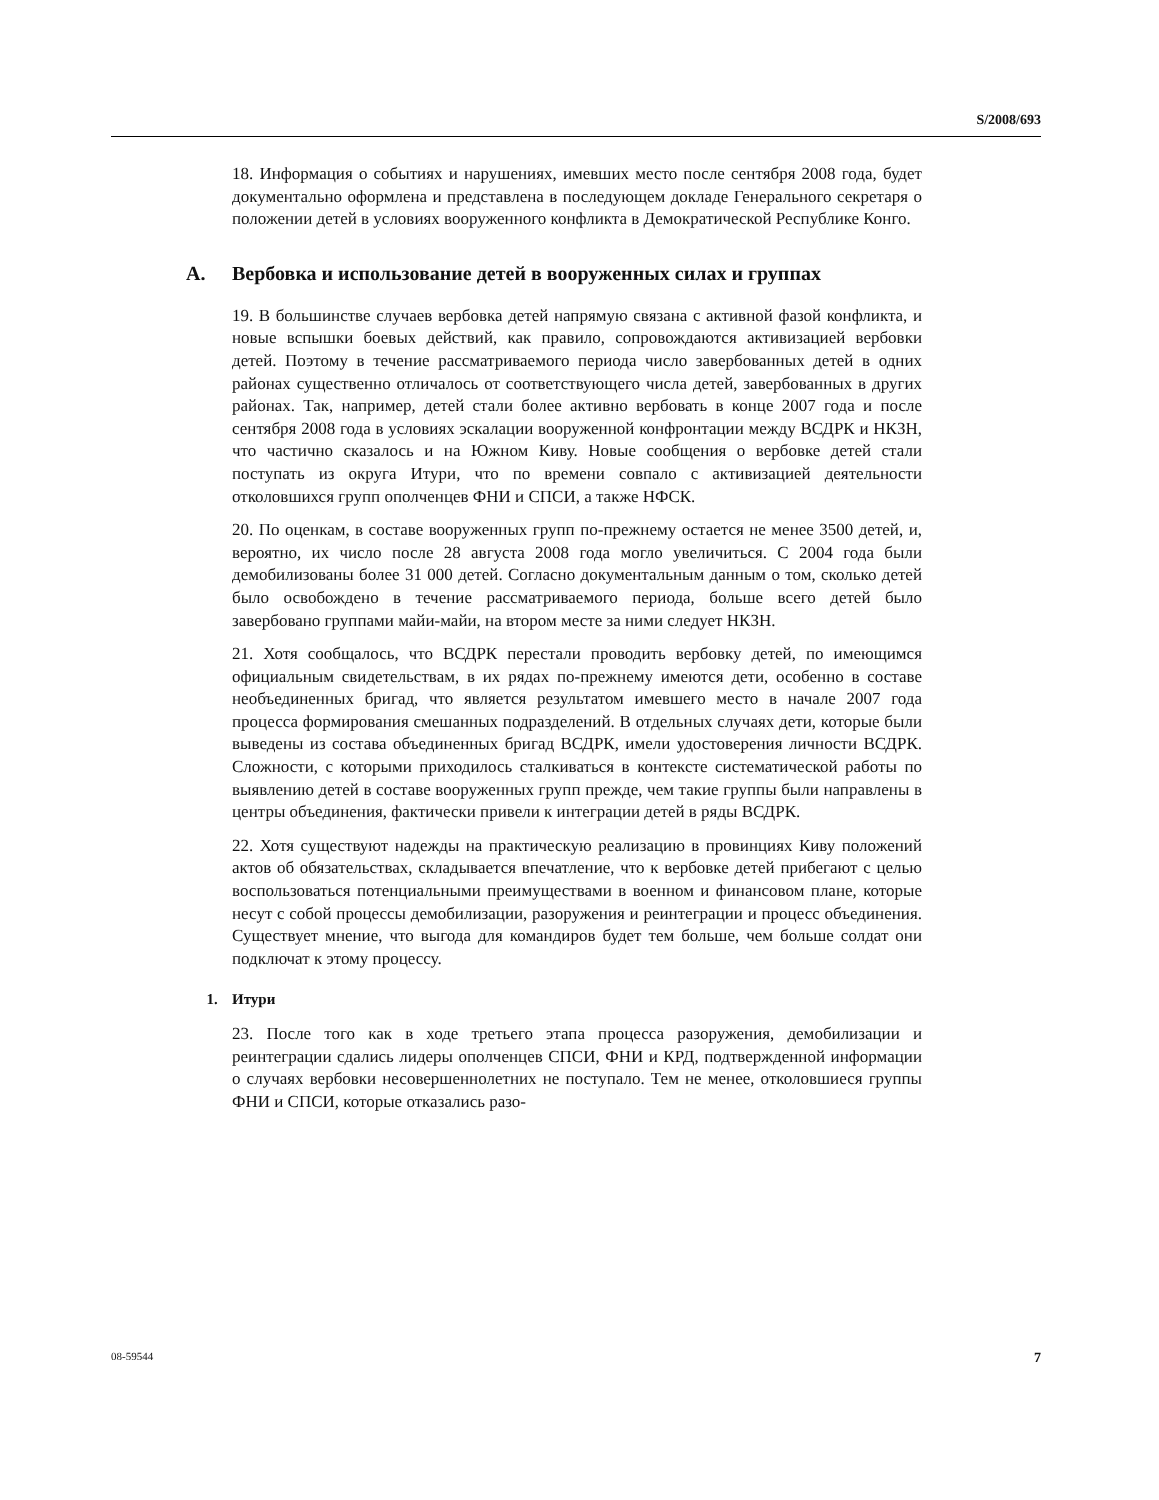S/2008/693
18. Информация о событиях и нарушениях, имевших место после сентября 2008 года, будет документально оформлена и представлена в последующем докладе Генерального секретаря о положении детей в условиях вооруженного конфликта в Демократической Республике Конго.
A. Вербовка и использование детей в вооруженных силах и группах
19. В большинстве случаев вербовка детей напрямую связана с активной фазой конфликта, и новые вспышки боевых действий, как правило, сопровождаются активизацией вербовки детей. Поэтому в течение рассматриваемого периода число завербованных детей в одних районах существенно отличалось от соответствующего числа детей, завербованных в других районах. Так, например, детей стали более активно вербовать в конце 2007 года и после сентября 2008 года в условиях эскалации вооруженной конфронтации между ВСДРК и НКЗН, что частично сказалось и на Южном Киву. Новые сообщения о вербовке детей стали поступать из округа Итури, что по времени совпало с активизацией деятельности отколовшихся групп ополченцев ФНИ и СПСИ, а также НФСК.
20. По оценкам, в составе вооруженных групп по-прежнему остается не менее 3500 детей, и, вероятно, их число после 28 августа 2008 года могло увеличиться. С 2004 года были демобилизованы более 31 000 детей. Согласно документальным данным о том, сколько детей было освобождено в течение рассматриваемого периода, больше всего детей было завербовано группами майи-майи, на втором месте за ними следует НКЗН.
21. Хотя сообщалось, что ВСДРК перестали проводить вербовку детей, по имеющимся официальным свидетельствам, в их рядах по-прежнему имеются дети, особенно в составе необъединенных бригад, что является результатом имевшего место в начале 2007 года процесса формирования смешанных подразделений. В отдельных случаях дети, которые были выведены из состава объединенных бригад ВСДРК, имели удостоверения личности ВСДРК. Сложности, с которыми приходилось сталкиваться в контексте систематической работы по выявлению детей в составе вооруженных групп прежде, чем такие группы были направлены в центры объединения, фактически привели к интеграции детей в ряды ВСДРК.
22. Хотя существуют надежды на практическую реализацию в провинциях Киву положений актов об обязательствах, складывается впечатление, что к вербовке детей прибегают с целью воспользоваться потенциальными преимуществами в военном и финансовом плане, которые несут с собой процессы демобилизации, разоружения и реинтеграции и процесс объединения. Существует мнение, что выгода для командиров будет тем больше, чем больше солдат они подключат к этому процессу.
1. Итури
23. После того как в ходе третьего этапа процесса разоружения, демобилизации и реинтеграции сдались лидеры ополченцев СПСИ, ФНИ и КРД, подтвержденной информации о случаях вербовки несовершеннолетних не поступало. Тем не менее, отколовшиеся группы ФНИ и СПСИ, которые отказались разо-
08-59544 7